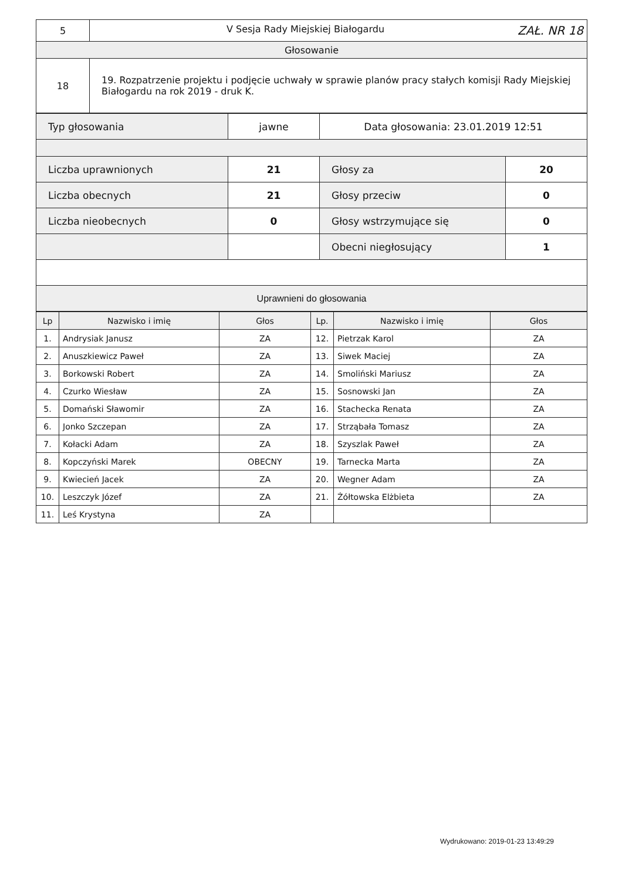| 5 | V Sesja Rady Miejskiej Białogardu ZAŁ. NR 18 |
| Głosowanie | |
| 18 | 19. Rozpatrzenie projektu i podjęcie uchwały w sprawie planów pracy stałych komisji Rady Miejskiej Białogardu na rok 2019 - druk K. |
| Typ głosowania | jawne | Data głosowania: 23.01.2019 12:51 | |
| Liczba uprawnionych | 21 | Głosy za | 20 |
| Liczba obecnych | 21 | Głosy przeciw | 0 |
| Liczba nieobecnych | 0 | Głosy wstrzymujące się | 0 |
| | | Obecni niegłosujący | 1 |
| Uprawnieni do głosowania | | | |
| Lp | Nazwisko i imię | Głos | Lp. | Nazwisko i imię | Głos |
| --- | --- | --- | --- | --- | --- |
| 1. | Andrysiak Janusz | ZA | 12. | Pietrzak Karol | ZA |
| 2. | Anuszkiewicz Paweł | ZA | 13. | Siwek Maciej | ZA |
| 3. | Borkowski Robert | ZA | 14. | Smoliński Mariusz | ZA |
| 4. | Czurko Wiesław | ZA | 15. | Sosnowski Jan | ZA |
| 5. | Domański Sławomir | ZA | 16. | Stachecka Renata | ZA |
| 6. | Jonko Szczepan | ZA | 17. | Strząbała Tomasz | ZA |
| 7. | Kołacki Adam | ZA | 18. | Szyszlak Paweł | ZA |
| 8. | Kopczyński Marek | OBECNY | 19. | Tarnecka Marta | ZA |
| 9. | Kwiecień Jacek | ZA | 20. | Wegner Adam | ZA |
| 10. | Leszczyk Józef | ZA | 21. | Żółtowska Elżbieta | ZA |
| 11. | Leś Krystyna | ZA | | | |
Wydrukowano: 2019-01-23 13:49:29